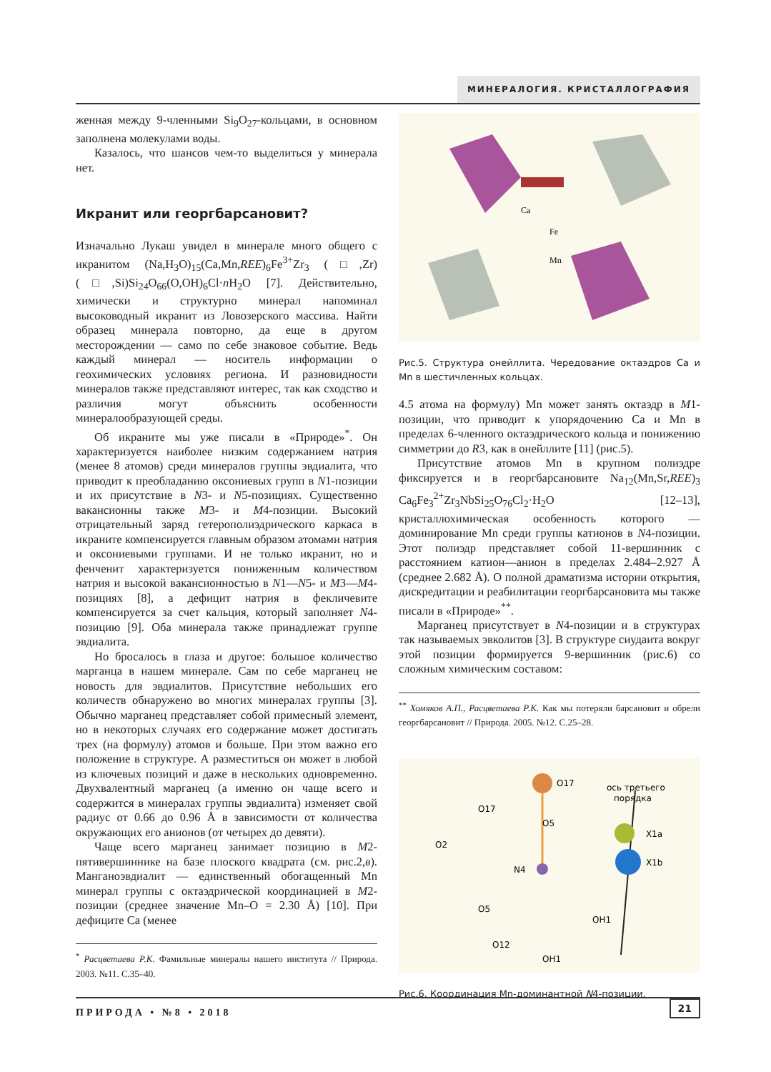МИНЕРАЛОГИЯ. КРИСТАЛЛОГРАФИЯ
женная между 9-членными Si<sub>9</sub>O<sub>27</sub>-кольцами, в основном заполнена молекулами воды.
Казалось, что шансов чем-то выделиться у минерала нет.
Икранит или георгбарсановит?
Изначально Лукаш увидел в минерале много общего с икранитом (Na,H<sub>3</sub>O)<sub>15</sub>(Ca,Mn,REE)<sub>6</sub>Fe<sup>3+</sup>Zr<sub>3</sub> (□,Zr)(□,Si)Si<sub>24</sub>O<sub>66</sub>(O,OH)<sub>6</sub>Cl·n H<sub>2</sub>O [7]. Действительно, химически и структурно минерал напоминал высоководный икранит из Ловозерского массива. Найти образец минерала повторно, да еще в другом месторождении — само по себе знаковое событие. Ведь каждый минерал — носитель информации о геохимических условиях региона. И разновидности минералов также представляют интерес, так как сходство и различия могут объяснить особенности минералообразующей среды.
Об икраните мы уже писали в «Природе»<sup>*</sup>. Он характеризуется наиболее низким содержанием натрия (менее 8 атомов) среди минералов группы эвдиалита, что приводит к преобладанию оксониевых групп в N1-позиции и их присутствие в N3- и N5-позициях. Существенно вакансионны также M3- и M4-позиции. Высокий отрицательный заряд гетерополиэдрического каркаса в икраните компенсируется главным образом атомами натрия и оксониевыми группами. И не только икранит, но и фенченит характеризуется пониженным количеством натрия и высокой вакансионностью в N1—N5- и M3—M4-позициях [8], а дефицит натрия в фекличевите компенсируется за счет кальция, который заполняет N4-позицию [9]. Оба минерала также принадлежат группе эвдиалита.
Но бросалось в глаза и другое: большое количество марганца в нашем минерале. Сам по себе марганец не новость для эвдиалитов. Присутствие небольших его количеств обнаружено во многих минералах группы [3]. Обычно марганец представляет собой примесный элемент, но в некоторых случаях его содержание может достигать трех (на формулу) атомов и больше. При этом важно его положение в структуре. А разместиться он может в любой из ключевых позиций и даже в нескольких одновременно. Двухвалентный марганец (а именно он чаще всего и содержится в минералах группы эвдиалита) изменяет свой радиус от 0.66 до 0.96 Å в зависимости от количества окружающих его анионов (от четырех до девяти).
Чаще всего марганец занимает позицию в M2-пятивершиннике на базе плоского квадрата (см. рис.2,в). Манганоэвдиалит — единственный обогащенный Mn минерал группы с октаэдрической координацией в M2-позиции (среднее значение Mn–O = 2.30 Å) [10]. При дефиците Ca (менее
<sup>*</sup> Расцветаева Р.К. Фамильные минералы нашего института // Природа. 2003. №11. С.35–40.
Ca
Fe
Mn
Рис.5. Структура онейллита. Чередование октаэдров Ca и Mn в шестичленных кольцах.
4.5 атома на формулу) Mn может занять октаэдр в M1-позиции, что приводит к упорядочению Ca и Mn в пределах 6-членного октаэдрического кольца и понижению симметрии до R3, как в онейллите [11] (рис.5).
Присутствие атомов Mn в крупном полиэдре фиксируется и в георгбарсановите Na<sub>12</sub>(Mn,Sr,REE)<sub>3</sub> Ca<sub>6</sub>Fe<sub>3</sub><sup>2+</sup>Zr<sub>3</sub>NbSi<sub>25</sub>O<sub>76</sub>Cl<sub>2</sub>·H<sub>2</sub>O [12–13], кристаллохимическая особенность которого — доминирование Mn среди группы катионов в N4-позиции. Этот полиэдр представляет собой 11-вершинник с расстоянием катион—анион в пределах 2.484–2.927 Å (среднее 2.682 Å). О полной драматизма истории открытия, дискредитации и реабилитации георгбарсановита мы также писали в «Природе»<sup>**</sup>.
Марганец присутствует в N4-позиции и в структурах так называемых эвколитов [3]. В структуре сиудаита вокруг этой позиции формируется 9-вершинник (рис.6) со сложным химическим составом:
<sup>**</sup> Хомяков А.П., Расцветаева Р.К. Как мы потеряли барсановит и обрели георгбарсановит // Природа. 2005. №12. С.25–28.
O17
O17
O5
O2
N4
X1a
X1b
O5
OH1
O12
OH1
ось третьего
порядка
Рис.6. Координация Mn-доминантной N4-позиции.
ПРИРОДА • №8 • 2018
21